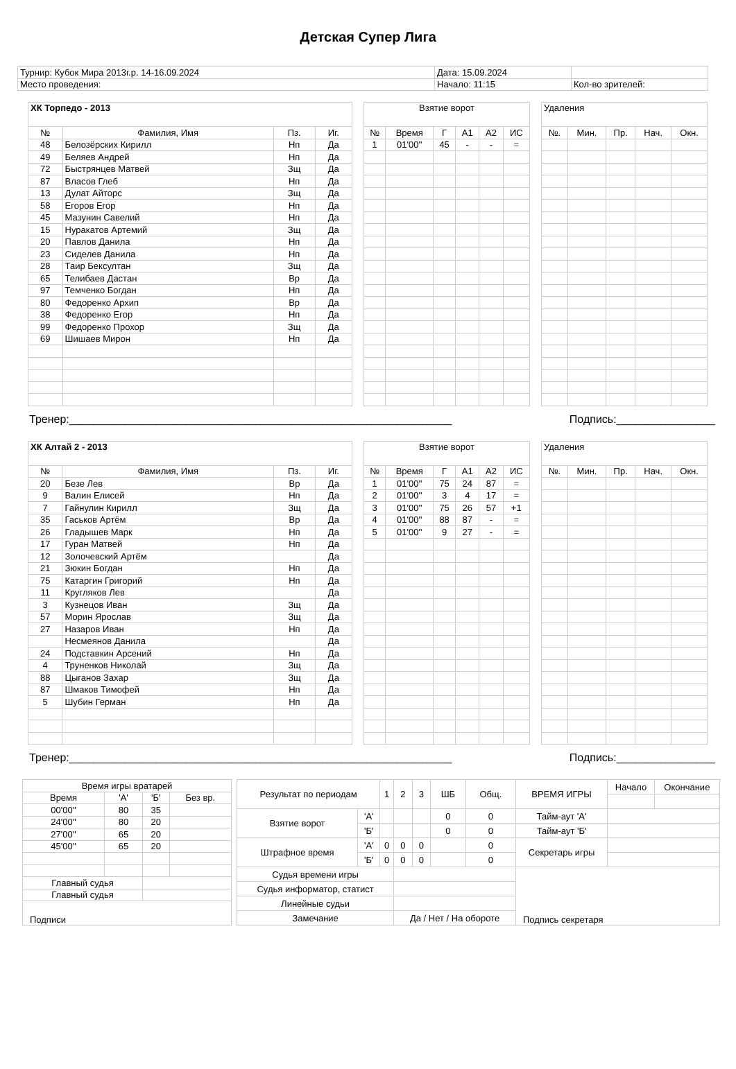Детская Супер Лига
| Турнир: Кубок Мира 2013г.р. 14-16.09.2024 | Дата: 15.09.2024 | |
| Место проведения: | Начало: 11:15 | Кол-во зрителей: |
| ХК Торпедо - 2013 | | | |
| № | Фамилия, Имя | Пз. | Иг. |
| 48 | Белозёрских Кирилл | Нп | Да |
| 49 | Беляев Андрей | Нп | Да |
| 72 | Быстрянцев Матвей | Зщ | Да |
| 87 | Власов Глеб | Нп | Да |
| 13 | Дулат Айторс | Зщ | Да |
| 58 | Егоров Егор | Нп | Да |
| 45 | Мазунин Савелий | Нп | Да |
| 15 | Нуракатов Артемий | Зщ | Да |
| 20 | Павлов Данила | Нп | Да |
| 23 | Сиделев Данила | Нп | Да |
| 28 | Таир Бексултан | Зщ | Да |
| 65 | Телибаев Дастан | Вр | Да |
| 97 | Темченко Богдан | Нп | Да |
| 80 | Федоренко Архип | Вр | Да |
| 38 | Федоренко Егор | Нп | Да |
| 99 | Федоренко Прохор | Зщ | Да |
| 69 | Шишаев Мирон | Нп | Да |
| Взятие ворот | | | | | |
| № | Время | Г | А1 | А2 | ИС |
| 1 | 01'00'' | 45 | - | - | = |
| Удаления | | | | |
| №. | Мин. | Пр. | Нач. | Окн. |
Тренер:______________________________________________________________ Подпись:________________
| ХК Алтай 2 - 2013 | | | |
| № | Фамилия, Имя | Пз. | Иг. |
| 20 | Безе Лев | Вр | Да |
| 9 | Валин Елисей | Нп | Да |
| 7 | Гайнулин Кирилл | Зщ | Да |
| 35 | Гаськов Артём | Вр | Да |
| 26 | Гладышев Марк | Нп | Да |
| 17 | Гуран Матвей | Нп | Да |
| 12 | Золочевский Артём | | Да |
| 21 | Зюкин Богдан | Нп | Да |
| 75 | Катаргин Григорий | Нп | Да |
| 11 | Кругляков Лев | | Да |
| 3 | Кузнецов Иван | Зщ | Да |
| 57 | Морин Ярослав | Зщ | Да |
| 27 | Назаров Иван | Нп | Да |
| | Несмеянов Данила | | Да |
| 24 | Подставкин Арсений | Нп | Да |
| 4 | Труненков Николай | Зщ | Да |
| 88 | Цыганов Захар | Зщ | Да |
| 87 | Шмаков Тимофей | Нп | Да |
| 5 | Шубин Герман | Нп | Да |
| Взятие ворот | | | | | |
| № | Время | Г | А1 | А2 | ИС |
| 1 | 01'00'' | 75 | 24 | 87 | = |
| 2 | 01'00'' | 3 | 4 | 17 | = |
| 3 | 01'00'' | 75 | 26 | 57 | +1 |
| 4 | 01'00'' | 88 | 87 | - | = |
| 5 | 01'00'' | 9 | 27 | - | = |
| Удаления | | | | |
| №. | Мин. | Пр. | Нач. | Окн. |
Тренер:______________________________________________________________ Подпись:________________
| Время игры вратарей | | | |
| Время | 'А' | 'Б' | Без вр. |
| 00'00'' | 80 | 35 | |
| 24'00'' | 80 | 20 | |
| 27'00'' | 65 | 20 | |
| 45'00'' | 65 | 20 | |
| Главный судья | | | |
| Главный судья | | | |
| Подписи | | | |
| Результат по периодам | | 1 | 2 | 3 | ШБ | Общ. | ВРЕМЯ ИГРЫ | Начало | Окончание |
| Взятие ворот | 'А' | | | | 0 | 0 | Тайм-аут 'А' | | |
| | 'Б' | | | | 0 | 0 | Тайм-аут 'Б' | | |
| Штрафное время | 'А' | 0 | 0 | 0 | | 0 | Секретарь игры | | |
| | 'Б' | 0 | 0 | 0 | | 0 | | | |
| Судья времени игры | | | | | | | Подпись секретаря | | |
| Судья информатор, статист | | | | | | | | | |
| Линейные судьи | | | | | | | | | |
| Замечание | | | Да / Нет / На обороте | | | | | | |